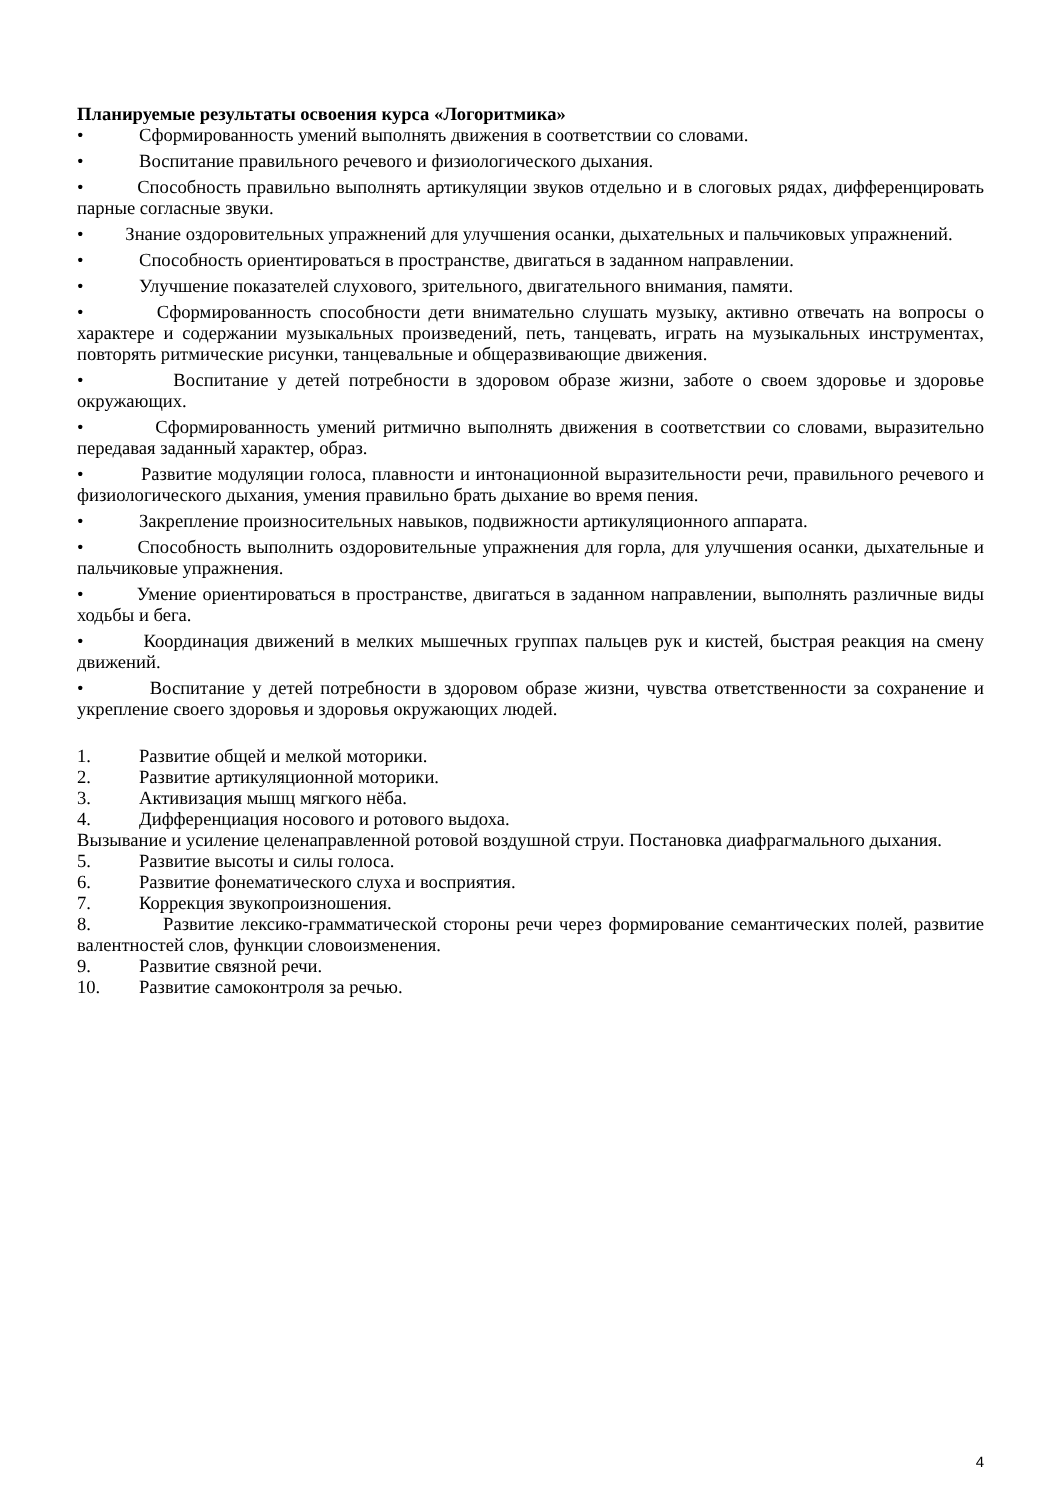Планируемые результаты освоения курса «Логоритмика»
• Сформированность умений выполнять движения в соответствии со словами.
• Воспитание правильного речевого и физиологического дыхания.
• Способность правильно выполнять артикуляции звуков отдельно и в слоговых рядах, дифференцировать парные согласные звуки.
• Знание оздоровительных упражнений для улучшения осанки, дыхательных и пальчиковых упражнений.
• Способность ориентироваться в пространстве, двигаться в заданном направлении.
• Улучшение показателей слухового, зрительного, двигательного внимания, памяти.
• Сформированность способности дети внимательно слушать музыку, активно отвечать на вопросы о характере и содержании музыкальных произведений, петь, танцевать, играть на музыкальных инструментах, повторять ритмические рисунки, танцевальные и общеразвивающие движения.
• Воспитание у детей потребности в здоровом образе жизни, заботе о своем здоровье и здоровье окружающих.
• Сформированность умений ритмично выполнять движения в соответствии со словами, выразительно передавая заданный характер, образ.
• Развитие модуляции голоса, плавности и интонационной выразительности речи, правильного речевого и физиологического дыхания, умения правильно брать дыхание во время пения.
• Закрепление произносительных навыков, подвижности артикуляционного аппарата.
• Способность выполнить оздоровительные упражнения для горла, для улучшения осанки, дыхательные и пальчиковые упражнения.
• Умение ориентироваться в пространстве, двигаться в заданном направлении, выполнять различные виды ходьбы и бега.
• Координация движений в мелких мышечных группах пальцев рук и кистей, быстрая реакция на смену движений.
• Воспитание у детей потребности в здоровом образе жизни, чувства ответственности за сохранение и укрепление своего здоровья и здоровья окружающих людей.
1. Развитие общей и мелкой моторики.
2. Развитие артикуляционной моторики.
3. Активизация мышц мягкого нёба.
4. Дифференциация носового и ротового выдоха.
Вызывание и усиление целенаправленной ротовой воздушной струи. Постановка диафрагмального дыхания.
5. Развитие высоты и силы голоса.
6. Развитие фонематического слуха и восприятия.
7. Коррекция звукопроизношения.
8. Развитие лексико-грамматической стороны речи через формирование семантических полей, развитие валентностей слов, функции словоизменения.
9. Развитие связной речи.
10. Развитие самоконтроля за речью.
4